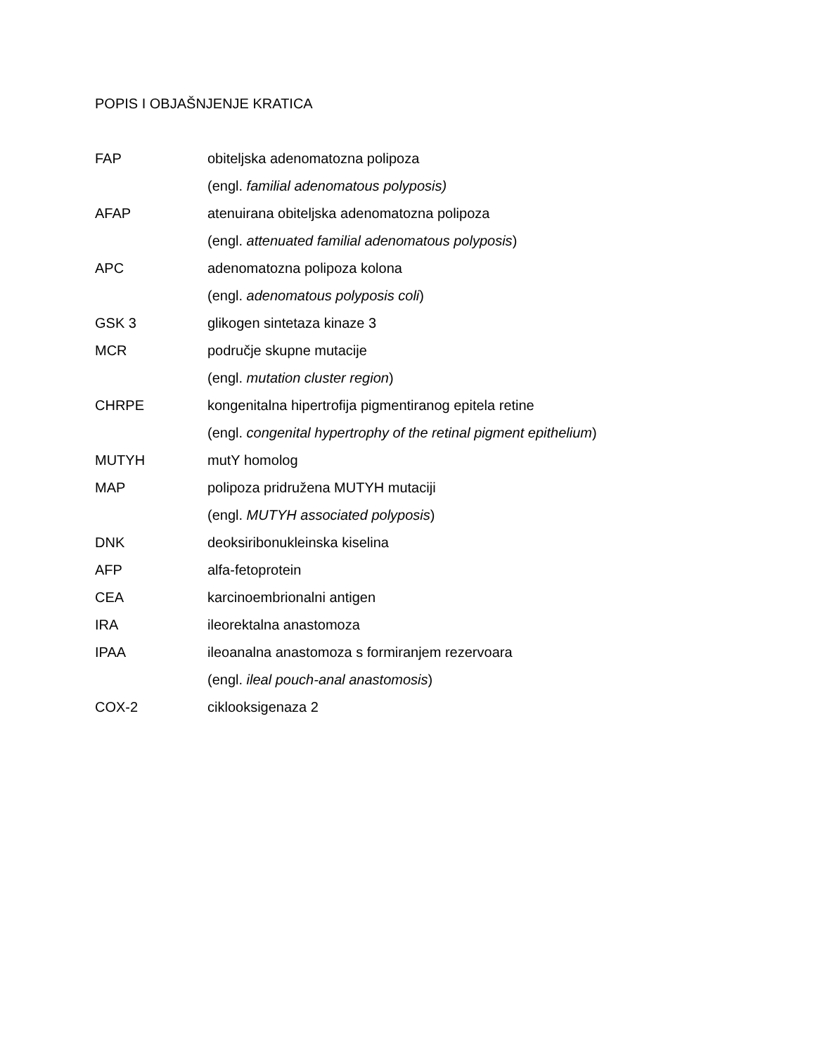POPIS I OBJAŠNJENJE KRATICA
FAP obiteljska adenomatozna polipoza
(engl. familial adenomatous polyposis)
AFAP atenuirana obiteljska adenomatozna polipoza
(engl. attenuated familial adenomatous polyposis)
APC adenomatozna polipoza kolona
(engl. adenomatous polyposis coli)
GSK 3 glikogen sintetaza kinaze 3
MCR područje skupne mutacije
(engl. mutation cluster region)
CHRPE kongenitalna hipertrofija pigmentiranog epitela retine
(engl. congenital hypertrophy of the retinal pigment epithelium)
MUTYH mutY homolog
MAP polipoza pridružena MUTYH mutaciji
(engl. MUTYH associated polyposis)
DNK deoksiribonukleinska kiselina
AFP alfa-fetoprotein
CEA karcinoembrionalni antigen
IRA ileorektalna anastomoza
IPAA ileoanalna anastomoza s formiranjem rezervoara
(engl. ileal pouch-anal anastomosis)
COX-2 ciklooksigenaza 2